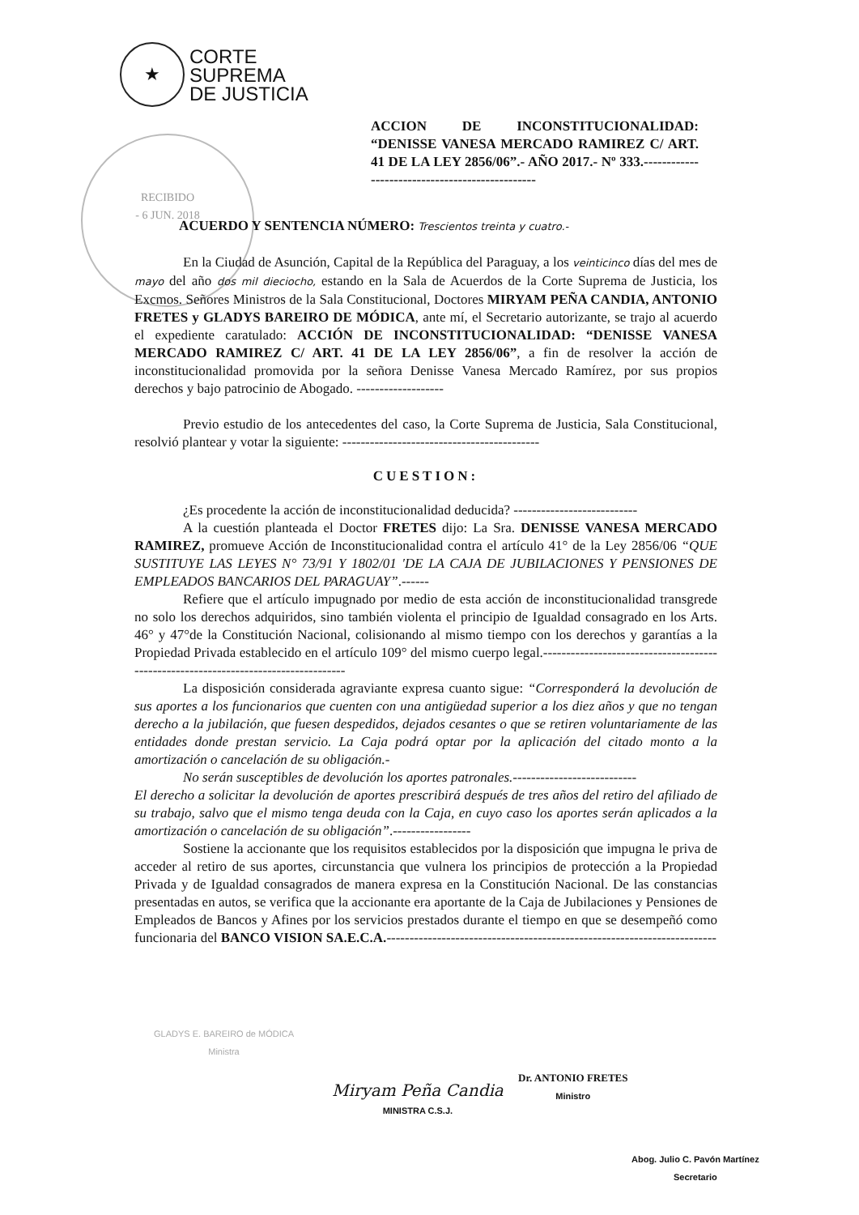★
CORTE
SUPREMA
DE JUSTICIA
RECIBIDO
- 6 JUN. 2018
ACCION DE INCONSTITUCIONALIDAD: “DENISSE VANESA MERCADO RAMIREZ C/ ART. 41 DE LA LEY 2856/06”.- AÑO 2017.- Nº 333.------------------------------------------------
ACUERDO Y SENTENCIA NÚMERO: Trescientos treinta y cuatro.-
En la Ciudad de Asunción, Capital de la República del Paraguay, a los veinticinco días del mes de mayo del año dos mil dieciocho, estando en la Sala de Acuerdos de la Corte Suprema de Justicia, los Excmos. Señores Ministros de la Sala Constitucional, Doctores MIRYAM PEÑA CANDIA, ANTONIO FRETES y GLADYS BAREIRO DE MÓDICA, ante mí, el Secretario autorizante, se trajo al acuerdo el expediente caratulado: ACCIÓN DE INCONSTITUCIONALIDAD: “DENISSE VANESA MERCADO RAMIREZ C/ ART. 41 DE LA LEY 2856/06”, a fin de resolver la acción de inconstitucionalidad promovida por la señora Denisse Vanesa Mercado Ramírez, por sus propios derechos y bajo patrocinio de Abogado. -------------------
Previo estudio de los antecedentes del caso, la Corte Suprema de Justicia, Sala Constitucional, resolvió plantear y votar la siguiente: -------------------------------------------
CUESTION:
¿Es procedente la acción de inconstitucionalidad deducida? ---------------------------
A la cuestión planteada el Doctor FRETES dijo: La Sra. DENISSE VANESA MERCADO RAMIREZ, promueve Acción de Inconstitucionalidad contra el artículo 41° de la Ley 2856/06 “QUE SUSTITUYE LAS LEYES N° 73/91 Y 1802/01 'DE LA CAJA DE JUBILACIONES Y PENSIONES DE EMPLEADOS BANCARIOS DEL PARAGUAY”.------
Refiere que el artículo impugnado por medio de esta acción de inconstitucionalidad transgrede no solo los derechos adquiridos, sino también violenta el principio de Igualdad consagrado en los Arts. 46° y 47°de la Constitución Nacional, colisionando al mismo tiempo con los derechos y garantías a la Propiedad Privada establecido en el artículo 109° del mismo cuerpo legal.------------------------------------------------------------------------------------
La disposición considerada agraviante expresa cuanto sigue: “Corresponderá la devolución de sus aportes a los funcionarios que cuenten con una antigüedad superior a los diez años y que no tengan derecho a la jubilación, que fuesen despedidos, dejados cesantes o que se retiren voluntariamente de las entidades donde prestan servicio. La Caja podrá optar por la aplicación del citado monto a la amortización o cancelación de su obligación.-
No serán susceptibles de devolución los aportes patronales.---------------------------
El derecho a solicitar la devolución de aportes prescribirá después de tres años del retiro del afiliado de su trabajo, salvo que el mismo tenga deuda con la Caja, en cuyo caso los aportes serán aplicados a la amortización o cancelación de su obligación”.-----------------
Sostiene la accionante que los requisitos establecidos por la disposición que impugna le priva de acceder al retiro de sus aportes, circunstancia que vulnera los principios de protección a la Propiedad Privada y de Igualdad consagrados de manera expresa en la Constitución Nacional. De las constancias presentadas en autos, se verifica que la accionante era aportante de la Caja de Jubilaciones y Pensiones de Empleados de Bancos y Afines por los servicios prestados durante el tiempo en que se desempeñó como funcionaria del BANCO VISION SA.E.C.A.------------------------------------------------------------------------
GLADYS E. BAREIRO de MÓDICA
Ministra
Miryam Peña Candia
MINISTRA C.S.J.
Dr. ANTONIO FRETES
Ministro
Abog. Julio C. Pavón Martínez
Secretario